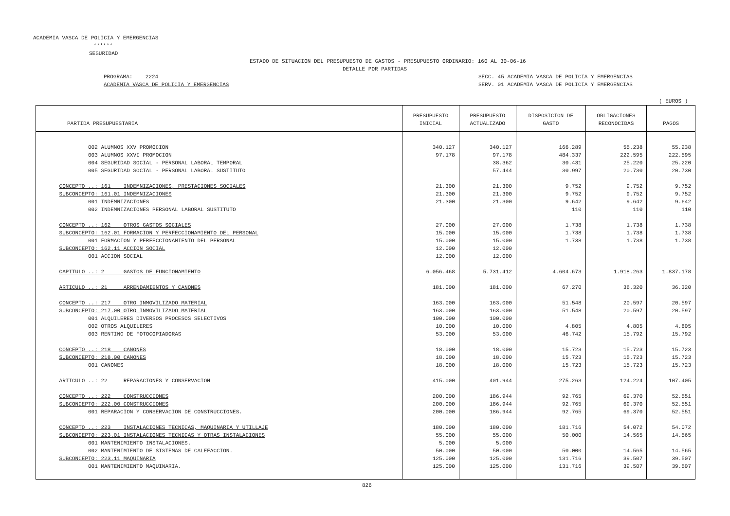ACADEMIA VASCA DE POLICIA Y EMERGENCIAS
******
SEGURIDAD
ESTADO DE SITUACION DEL PRESUPUESTO DE GASTOS - PRESUPUESTO ORDINARIO: 160 AL 30-06-16
DETALLE POR PARTIDAS
PROGRAMA: 2224
SECC. 45 ACADEMIA VASCA DE POLICIA Y EMERGENCIAS
ACADEMIA VASCA DE POLICIA Y EMERGENCIAS
SERV. 01 ACADEMIA VASCA DE POLICIA Y EMERGENCIAS
( EUROS )
| PARTIDA PRESUPUESTARIA | PRESUPUESTO INICIAL | PRESUPUESTO ACTUALIZADO | DISPOSICION DE GASTO | OBLIGACIONES RECONOCIDAS | PAGOS |
| --- | --- | --- | --- | --- | --- |
| 002 ALUMNOS XXV PROMOCION | 340.127 | 340.127 | 166.289 | 55.238 | 55.238 |
| 003 ALUMNOS XXVI PROMOCION | 97.178 | 97.178 | 484.337 | 222.595 | 222.595 |
| 004 SEGURIDAD SOCIAL - PERSONAL LABORAL TEMPORAL | | 38.362 | 30.431 | 25.220 | 25.220 |
| 005 SEGURIDAD SOCIAL - PERSONAL LABORAL SUSTITUTO | | 57.444 | 30.997 | 20.730 | 20.730 |
| CONCEPTO ..: 161 INDEMNIZACIONES, PRESTACIONES SOCIALES | 21.300 | 21.300 | 9.752 | 9.752 | 9.752 |
| SUBCONCEPTO: 161.01 INDEMNIZACIONES | 21.300 | 21.300 | 9.752 | 9.752 | 9.752 |
| 001 INDEMNIZACIONES | 21.300 | 21.300 | 9.642 | 9.642 | 9.642 |
| 002 INDEMNIZACIONES PERSONAL LABORAL SUSTITUTO | | | 110 | 110 | 110 |
| CONCEPTO ..: 162 OTROS GASTOS SOCIALES | 27.000 | 27.000 | 1.738 | 1.738 | 1.738 |
| SUBCONCEPTO: 162.01 FORMACION Y PERFECCIONAMIENTO DEL PERSONAL | 15.000 | 15.000 | 1.738 | 1.738 | 1.738 |
| 001 FORMACION Y PERFECCIONAMIENTO DEL PERSONAL | 15.000 | 15.000 | 1.738 | 1.738 | 1.738 |
| SUBCONCEPTO: 162.11 ACCION SOCIAL | 12.000 | 12.000 | | | |
| 001 ACCION SOCIAL | 12.000 | 12.000 | | | |
| CAPITULO ..: 2 GASTOS DE FUNCIONAMIENTO | 6.056.468 | 5.731.412 | 4.604.673 | 1.918.263 | 1.837.178 |
| ARTICULO ..: 21 ARRENDAMIENTOS Y CANONES | 181.000 | 181.000 | 67.270 | 36.320 | 36.320 |
| CONCEPTO ..: 217 OTRO INMOVILIZADO MATERIAL | 163.000 | 163.000 | 51.548 | 20.597 | 20.597 |
| SUBCONCEPTO: 217.00 OTRO INMOVILIZADO MATERIAL | 163.000 | 163.000 | 51.548 | 20.597 | 20.597 |
| 001 ALQUILERES DIVERSOS PROCESOS SELECTIVOS | 100.000 | 100.000 | | | |
| 002 OTROS ALQUILERES | 10.000 | 10.000 | 4.805 | 4.805 | 4.805 |
| 003 RENTING DE FOTOCOPIADORAS | 53.000 | 53.000 | 46.742 | 15.792 | 15.792 |
| CONCEPTO ..: 218 CANONES | 18.000 | 18.000 | 15.723 | 15.723 | 15.723 |
| SUBCONCEPTO: 218.00 CANONES | 18.000 | 18.000 | 15.723 | 15.723 | 15.723 |
| 001 CANONES | 18.000 | 18.000 | 15.723 | 15.723 | 15.723 |
| ARTICULO ..: 22 REPARACIONES Y CONSERVACION | 415.000 | 401.944 | 275.263 | 124.224 | 107.405 |
| CONCEPTO ..: 222 CONSTRUCCIONES | 200.000 | 186.944 | 92.765 | 69.370 | 52.551 |
| SUBCONCEPTO: 222.00 CONSTRUCCIONES | 200.000 | 186.944 | 92.765 | 69.370 | 52.551 |
| 001 REPARACION Y CONSERVACION DE CONSTRUCCIONES. | 200.000 | 186.944 | 92.765 | 69.370 | 52.551 |
| CONCEPTO ..: 223 INSTALACIONES TECNICAS, MAQUINARIA Y UTILLAJE | 180.000 | 180.000 | 181.716 | 54.072 | 54.072 |
| SUBCONCEPTO: 223.01 INSTALACIONES TECNICAS Y OTRAS INSTALACIONES | 55.000 | 55.000 | 50.000 | 14.565 | 14.565 |
| 001 MANTENIMIENTO INSTALACIONES. | 5.000 | 5.000 | | | |
| 002 MANTENIMIENTO DE SISTEMAS DE CALEFACCION. | 50.000 | 50.000 | 50.000 | 14.565 | 14.565 |
| SUBCONCEPTO: 223.11 MAQUINARIA | 125.000 | 125.000 | 131.716 | 39.507 | 39.507 |
| 001 MANTENIMIENTO MAQUINARIA. | 125.000 | 125.000 | 131.716 | 39.507 | 39.507 |
826